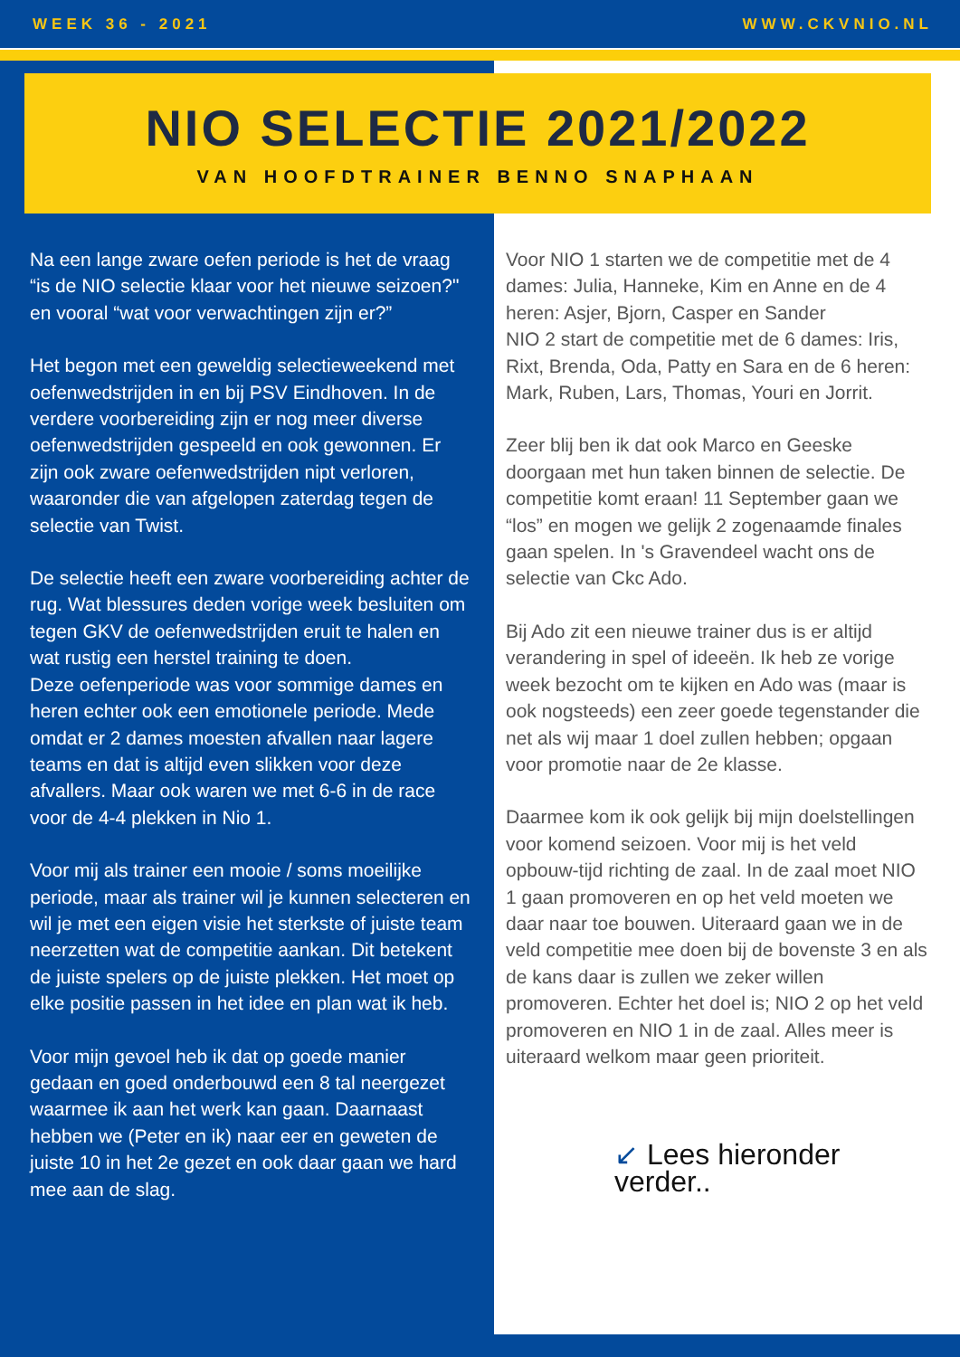WEEK 36 - 2021 WWW.CKVNIO.NL
NIO SELECTIE 2021/2022
VAN HOOFDTRAINER BENNO SNAPHAAN
Na een lange zware oefen periode is het de vraag “is de NIO selectie klaar voor het nieuwe seizoen?" en vooral “wat voor verwachtingen zijn er?”
Het begon met een geweldig selectieweekend met oefenwedstrijden in en bij PSV Eindhoven. In de verdere voorbereiding zijn er nog meer diverse oefenwedstrijden gespeeld en ook gewonnen. Er zijn ook zware oefenwedstrijden nipt verloren, waaronder die van afgelopen zaterdag tegen de selectie van Twist.
De selectie heeft een zware voorbereiding achter de rug. Wat blessures deden vorige week besluiten om tegen GKV de oefenwedstrijden eruit te halen en wat rustig een herstel training te doen.
Deze oefenperiode was voor sommige dames en heren echter ook een emotionele periode. Mede omdat er 2 dames moesten afvallen naar lagere teams en dat is altijd even slikken voor deze afvallers. Maar ook waren we met 6-6 in de race voor de 4-4 plekken in Nio 1.
Voor mij als trainer een mooie / soms moeilijke periode, maar als trainer wil je kunnen selecteren en wil je met een eigen visie het sterkste of juiste team neerzetten wat de competitie aankan. Dit betekent de juiste spelers op de juiste plekken. Het moet op elke positie passen in het idee en plan wat ik heb.
Voor mijn gevoel heb ik dat op goede manier gedaan en goed onderbouwd een 8 tal neergezet waarmee ik aan het werk kan gaan. Daarnaast hebben we (Peter en ik) naar eer en geweten de juiste 10 in het 2e gezet en ook daar gaan we hard mee aan de slag.
Voor NIO 1 starten we de competitie met de 4 dames: Julia, Hanneke, Kim en Anne en de 4 heren: Asjer, Bjorn, Casper en Sander
NIO 2 start de competitie met de 6 dames: Iris, Rixt, Brenda, Oda, Patty en Sara en de 6 heren: Mark, Ruben, Lars, Thomas, Youri en Jorrit.
Zeer blij ben ik dat ook Marco en Geeske doorgaan met hun taken binnen de selectie. De competitie komt eraan! 11 September gaan we “los” en mogen we gelijk 2 zogenaamde finales gaan spelen. In 's Gravendeel wacht ons de selectie van Ckc Ado.
Bij Ado zit een nieuwe trainer dus is er altijd verandering in spel of ideeën. Ik heb ze vorige week bezocht om te kijken en Ado was (maar is ook nogsteeds) een zeer goede tegenstander die net als wij maar 1 doel zullen hebben; opgaan voor promotie naar de 2e klasse.
Daarmee kom ik ook gelijk bij mijn doelstellingen voor komend seizoen. Voor mij is het veld opbouw-tijd richting de zaal. In de zaal moet NIO 1 gaan promoveren en op het veld moeten we daar naar toe bouwen. Uiteraard gaan we in de veld competitie mee doen bij de bovenste 3 en als de kans daar is zullen we zeker willen promoveren. Echter het doel is; NIO 2 op het veld promoveren en NIO 1 in de zaal. Alles meer is uiteraard welkom maar geen prioriteit.
↙ Lees hieronder verder..